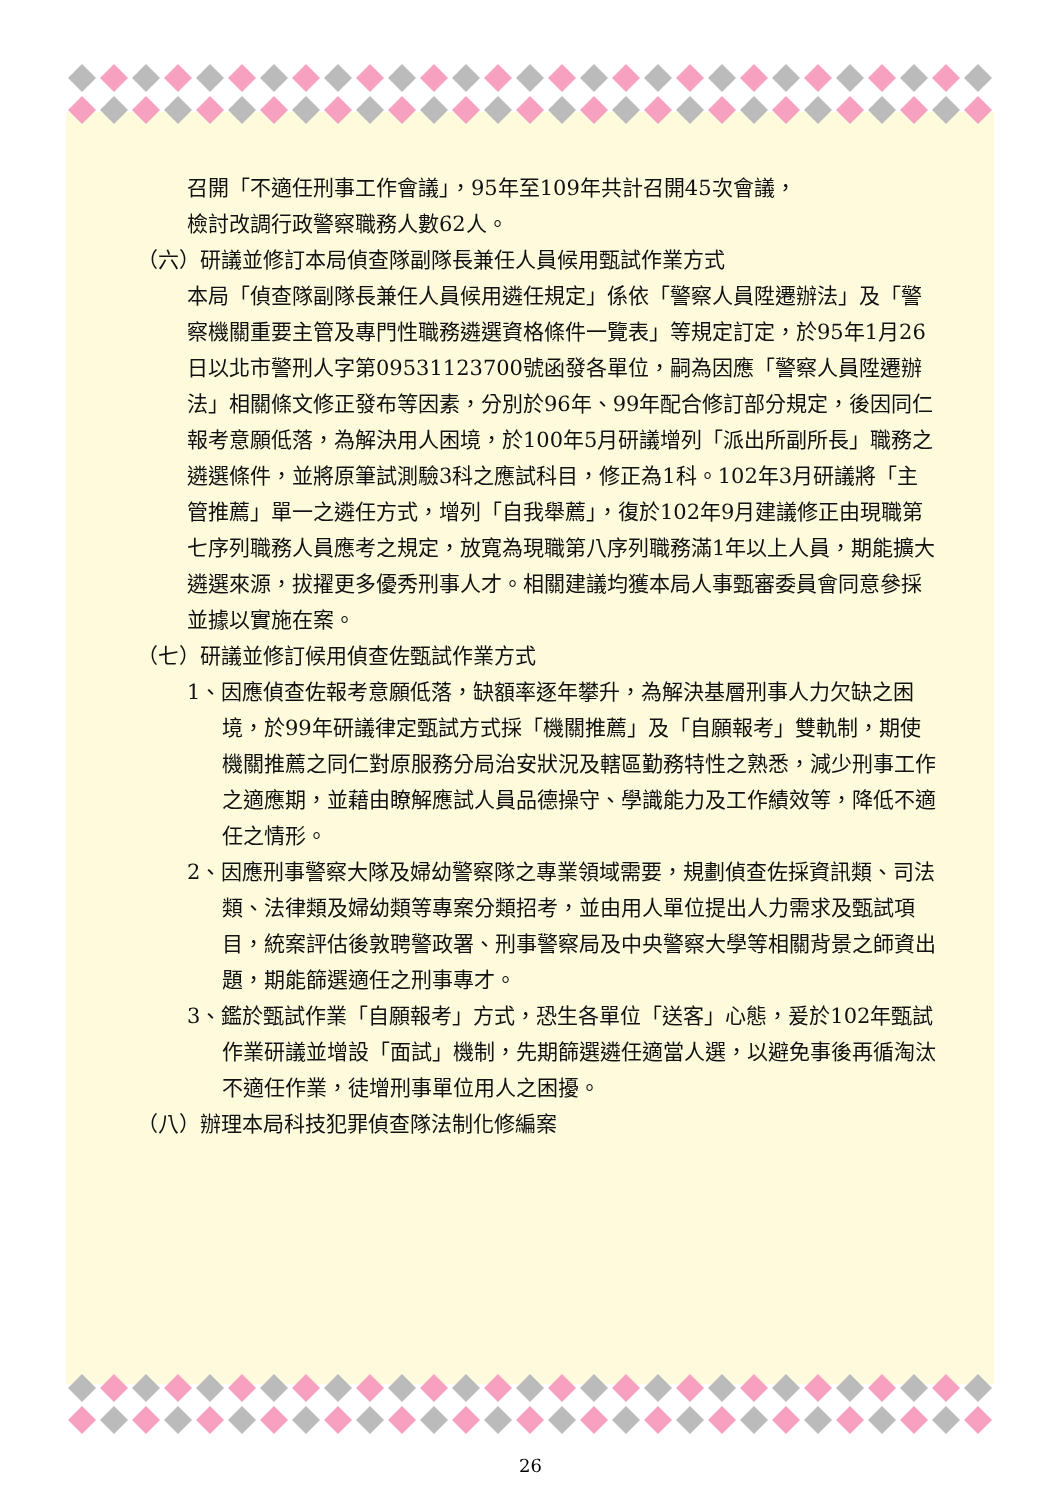召開「不適任刑事工作會議」，95年至109年共計召開45次會議，
檢討改調行政警察職務人數62人。
（六）研議並修訂本局偵查隊副隊長兼任人員候用甄試作業方式
本局「偵查隊副隊長兼任人員候用遴任規定」係依「警察人員陞遷辦法」及「警察機關重要主管及專門性職務遴選資格條件一覽表」等規定訂定，於95年1月26日以北市警刑人字第09531123700號函發各單位，嗣為因應「警察人員陞遷辦法」相關條文修正發布等因素，分別於96年、99年配合修訂部分規定，後因同仁報考意願低落，為解決用人困境，於100年5月研議增列「派出所副所長」職務之遴選條件，並將原筆試測驗3科之應試科目，修正為1科。102年3月研議將「主管推薦」單一之遴任方式，增列「自我舉薦」，復於102年9月建議修正由現職第七序列職務人員應考之規定，放寬為現職第八序列職務滿1年以上人員，期能擴大遴選來源，拔擢更多優秀刑事人才。相關建議均獲本局人事甄審委員會同意參採並據以實施在案。
（七）研議並修訂候用偵查佐甄試作業方式
1、因應偵查佐報考意願低落，缺額率逐年攀升，為解決基層刑事人力欠缺之困境，於99年研議律定甄試方式採「機關推薦」及「自願報考」雙軌制，期使機關推薦之同仁對原服務分局治安狀況及轄區勤務特性之熟悉，減少刑事工作之適應期，並藉由瞭解應試人員品德操守、學識能力及工作績效等，降低不適任之情形。
2、因應刑事警察大隊及婦幼警察隊之專業領域需要，規劃偵查佐採資訊類、司法類、法律類及婦幼類等專案分類招考，並由用人單位提出人力需求及甄試項目，統案評估後敦聘警政署、刑事警察局及中央警察大學等相關背景之師資出題，期能篩選適任之刑事專才。
3、鑑於甄試作業「自願報考」方式，恐生各單位「送客」心態，爰於102年甄試作業研議並增設「面試」機制，先期篩選遴任適當人選，以避免事後再循淘汰不適任作業，徒增刑事單位用人之困擾。
（八）辦理本局科技犯罪偵查隊法制化修編案
26